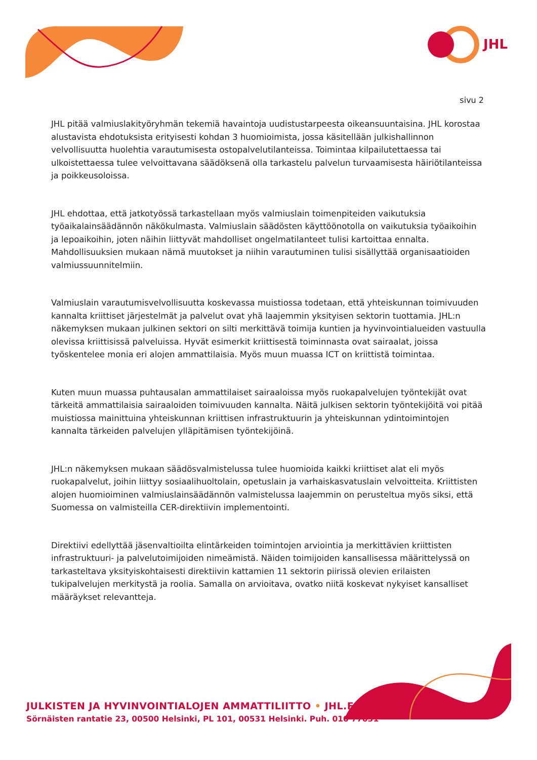JHL
sivu 2
JHL pitää valmiuslakityöryhmän tekemiä havaintoja uudistustarpeesta oikeansuuntaisina. JHL korostaa alustavista ehdotuksista erityisesti kohdan 3 huomioimista, jossa käsitellään julkishallinnon velvollisuutta huolehtia varautumisesta ostopalvelutilanteissa. Toimintaa kilpailutettaessa tai ulkoistettaessa tulee velvoittavana säädöksenä olla tarkastelu palvelun turvaamisesta häiriötilanteissa ja poikkeusoloissa.
JHL ehdottaa, että jatkotyössä tarkastellaan myös valmiuslain toimenpiteiden vaikutuksia työaikalainsäädännön näkökulmasta. Valmiuslain säädösten käyttöönotolla on vaikutuksia työaikoihin ja lepoaikoihin, joten näihin liittyvät mahdolliset ongelmatilanteet tulisi kartoittaa ennalta. Mahdollisuuksien mukaan nämä muutokset ja niihin varautuminen tulisi sisällyttää organisaatioiden valmiussuunnitelmiin.
Valmiuslain varautumisvelvollisuutta koskevassa muistiossa todetaan, että yhteiskunnan toimivuuden kannalta kriittiset järjestelmät ja palvelut ovat yhä laajemmin yksityisen sektorin tuottamia. JHL:n näkemyksen mukaan julkinen sektori on silti merkittävä toimija kuntien ja hyvinvointialueiden vastuulla olevissa kriittisissä palveluissa. Hyvät esimerkit kriittisestä toiminnasta ovat sairaalat, joissa työskentelee monia eri alojen ammattilaisia. Myös muun muassa ICT on kriittistä toimintaa.
Kuten muun muassa puhtausalan ammattilaiset sairaaloissa myös ruokapalvelujen työntekijät ovat tärkeitä ammattilaisia sairaaloiden toimivuuden kannalta. Näitä julkisen sektorin työntekijöitä voi pitää muistiossa mainittuina yhteiskunnan kriittisen infrastruktuurin ja yhteiskunnan ydintoimintojen kannalta tärkeiden palvelujen ylläpitämisen työntekijöinä.
JHL:n näkemyksen mukaan säädösvalmistelussa tulee huomioida kaikki kriittiset alat eli myös ruokapalvelut, joihin liittyy sosiaalihuoltolain, opetuslain ja varhaiskasvatuslain velvoitteita. Kriittisten alojen huomioiminen valmiuslainsäädännön valmistelussa laajemmin on perusteltua myös siksi, että Suomessa on valmisteilla CER-direktiivin implementointi.
Direktiivi edellyttää jäsenvaltioilta elintärkeiden toimintojen arviointia ja merkittävien kriittisten infrastruktuuri- ja palvelutoimijoiden nimeämistä. Näiden toimijoiden kansallisessa määrittelyssä on tarkasteltava yksityiskohtaisesti direktiivin kattamien 11 sektorin piirissä olevien erilaisten tukipalvelujen merkitystä ja roolia. Samalla on arvioitava, ovatko niitä koskevat nykyiset kansalliset määräykset relevantteja.
JULKISTEN JA HYVINVOINTIALOJEN AMMATTILIITTO • JHL.FI
Sörnäisten rantatie 23, 00500 Helsinki, PL 101, 00531 Helsinki. Puh. 010 77031